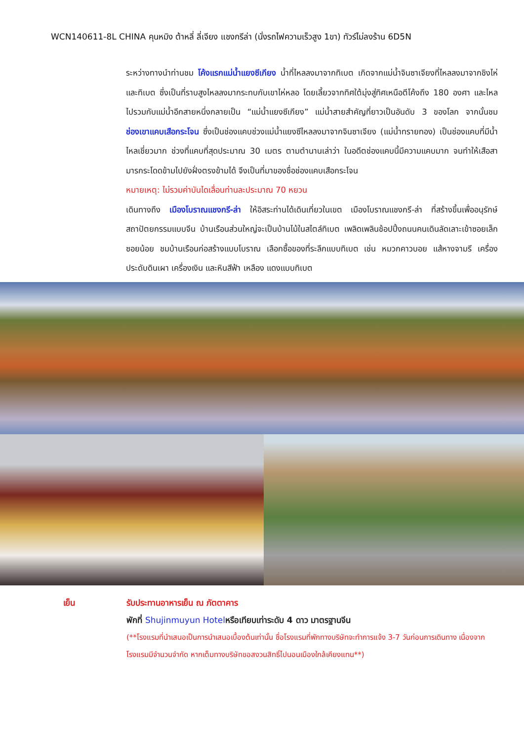WCN140611-8L CHINA คุนหมิง ต้าหลี่ ลี่เจียง แชงกรีล่า (นั่งรถไฟความเร็วสูง 1ขา) ทัวร์ไม่ลงร้าน 6D5N
ระหว่างทางนำท่านชม โค้งแรกแม่น้ำแยงซีเกียง น้ำที่ไหลลงมาจากทิเบต เกิดจากแม่น้ำจินซาเจียงที่ไหลลงมาจากชิงไห่และทิเบต ซึ่งเป็นที่ราบสูงไหลลงมากระทบกับเขาไห่หลอ โดยเลี้ยวจากทิศใต้มุ่งสู่ทิศเหนือตีโค้งถึง 180 องศา และไหลไปรวมกับแม่น้ำอีกสายหนึ่งกลายเป็น “แม่น้ำแยงซีเกียง” แม่น้ำสายสำคัญที่ยาวเป็นอันดับ 3 ของโลก จากนั้นชม ช่องเขาแคบเสือกระโจน ซึ่งเป็นช่องแคบช่วงแม่น้ำแยงซีไหลลงมาจากจินซาเจียง (แม่น้ำทรายทอง) เป็นช่องแคบที่มีน้ำไหลเชี่ยวมาก ช่วงที่แคบที่สุดประมาณ 30 เมตร ตามตำนานเล่าว่า ในอดีตช่องแคบนี้มีความแคบมาก จนทำให้เสือสามารกระโดดข้ามไปยังฝั่งตรงข้ามได้ จึงเป็นที่มาของชื่อช่องแคบเสือกระโจน
หมายเหตุ: ไม่รวมค่าบันไดเลื่อนท่านละประมาณ 70 หยวน
เดินทางถึง เมืองโบราณแชงกรี-ล่า ให้อิสระท่านได้เดินเที่ยวในเขต เมืองโบราณแชงกรี-ล่า ที่สร้างขึ้นเพื่ออนุรักษ์สถาปัตยกรรมแบบจีน บ้านเรือนส่วนใหญ่จะเป็นบ้านไม้ในสไตล์ทิเบต เพลิดเพลินช้อปปิ้งถนนคนเดินลัดเลาะเข้าซอยเล็กซอยน้อย ชมบ้านเรือนก่อสร้างแบบโบราณ เลือกซื้อของที่ระลึกแบบทิเบต เช่น หมวกคาวบอย แส้หางจามรี เครื่องประดับดินเผา เครื่องเงิน และหินสีฟ้า เหลือง แดงแบบทิเบต
เย็น รับประทานอาหารเย็น ณ ภัตตาคาร
พักที่ Shujinmuyun Hotelหรือเทียบเท่าระดับ 4 ดาว มาตรฐานจีน
(**โรงแรมที่นำเสนอเป็นการนำเสนอเบื้องต้นเท่านั้น ชื่อโรงแรมที่พักทางบริษัทจะทำการแจ้ง 3-7 วันก่อนการเดินทาง เนื่องจากโรงแรมมีจำนวนจำกัด หากเต็มทางบริษัทขอสงวนสิทธิ์ไปนอนเมืองใกล้เคียงแทน**)